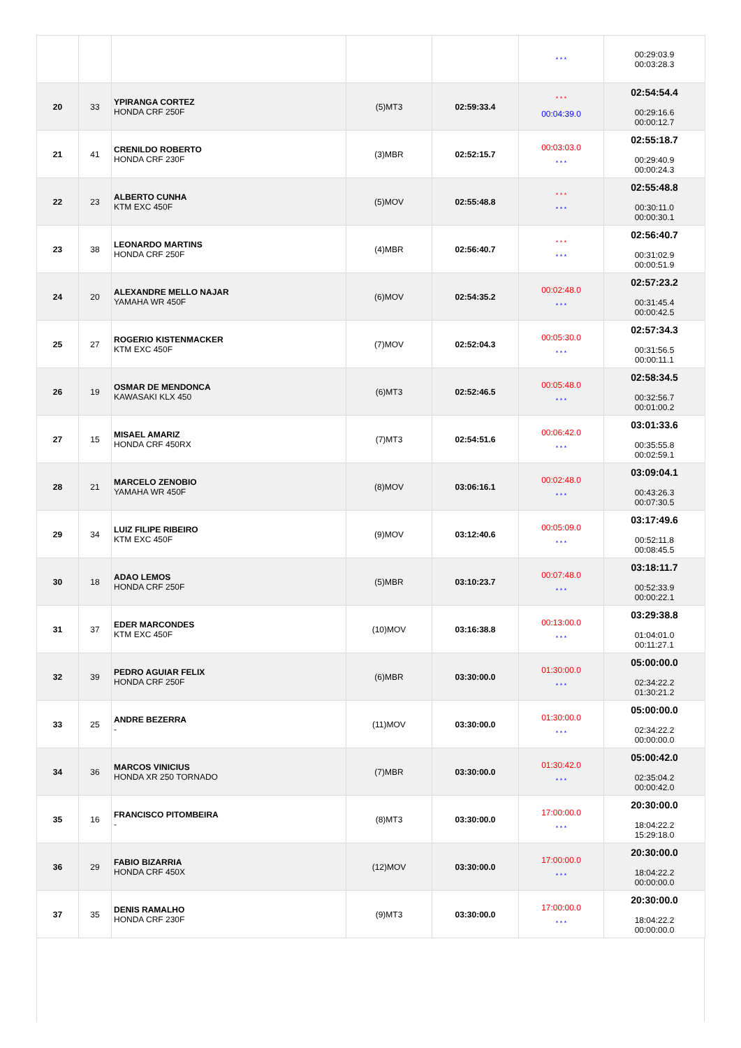| | | | | | * * * | 00:29:03.9 00:03:28.3 |
| 20 | 33 | YPIRANGA CORTEZ HONDA CRF 250F | (5)MT3 | 02:59:33.4 | * * * 00:04:39.0 | 02:54:54.4 00:29:16.6 00:00:12.7 |
| 21 | 41 | CRENILDO ROBERTO HONDA CRF 230F | (3)MBR | 02:52:15.7 | 00:03:03.0 * * * | 02:55:18.7 00:29:40.9 00:00:24.3 |
| 22 | 23 | ALBERTO CUNHA KTM EXC 450F | (5)MOV | 02:55:48.8 | * * * * * * | 02:55:48.8 00:30:11.0 00:00:30.1 |
| 23 | 38 | LEONARDO MARTINS HONDA CRF 250F | (4)MBR | 02:56:40.7 | * * * * * * | 02:56:40.7 00:31:02.9 00:00:51.9 |
| 24 | 20 | ALEXANDRE MELLO NAJAR YAMAHA WR 450F | (6)MOV | 02:54:35.2 | 00:02:48.0 * * * | 02:57:23.2 00:31:45.4 00:00:42.5 |
| 25 | 27 | ROGERIO KISTENMACKER KTM EXC 450F | (7)MOV | 02:52:04.3 | 00:05:30.0 * * * | 02:57:34.3 00:31:56.5 00:00:11.1 |
| 26 | 19 | OSMAR DE MENDONCA KAWASAKI KLX 450 | (6)MT3 | 02:52:46.5 | 00:05:48.0 * * * | 02:58:34.5 00:32:56.7 00:01:00.2 |
| 27 | 15 | MISAEL AMARIZ HONDA CRF 450RX | (7)MT3 | 02:54:51.6 | 00:06:42.0 * * * | 03:01:33.6 00:35:55.8 00:02:59.1 |
| 28 | 21 | MARCELO ZENOBIO YAMAHA WR 450F | (8)MOV | 03:06:16.1 | 00:02:48.0 * * * | 03:09:04.1 00:43:26.3 00:07:30.5 |
| 29 | 34 | LUIZ FILIPE RIBEIRO KTM EXC 450F | (9)MOV | 03:12:40.6 | 00:05:09.0 * * * | 03:17:49.6 00:52:11.8 00:08:45.5 |
| 30 | 18 | ADAO LEMOS HONDA CRF 250F | (5)MBR | 03:10:23.7 | 00:07:48.0 * * * | 03:18:11.7 00:52:33.9 00:00:22.1 |
| 31 | 37 | EDER MARCONDES KTM EXC 450F | (10)MOV | 03:16:38.8 | 00:13:00.0 * * * | 03:29:38.8 01:04:01.0 00:11:27.1 |
| 32 | 39 | PEDRO AGUIAR FELIX HONDA CRF 250F | (6)MBR | 03:30:00.0 | 01:30:00.0 * * * | 05:00:00.0 02:34:22.2 01:30:21.2 |
| 33 | 25 | ANDRE BEZERRA - | (11)MOV | 03:30:00.0 | 01:30:00.0 * * * | 05:00:00.0 02:34:22.2 00:00:00.0 |
| 34 | 36 | MARCOS VINICIUS HONDA XR 250 TORNADO | (7)MBR | 03:30:00.0 | 01:30:42.0 * * * | 05:00:42.0 02:35:04.2 00:00:42.0 |
| 35 | 16 | FRANCISCO PITOMBEIRA - | (8)MT3 | 03:30:00.0 | 17:00:00.0 * * * | 20:30:00.0 18:04:22.2 15:29:18.0 |
| 36 | 29 | FABIO BIZARRIA HONDA CRF 450X | (12)MOV | 03:30:00.0 | 17:00:00.0 * * * | 20:30:00.0 18:04:22.2 00:00:00.0 |
| 37 | 35 | DENIS RAMALHO HONDA CRF 230F | (9)MT3 | 03:30:00.0 | 17:00:00.0 * * * | 20:30:00.0 18:04:22.2 00:00:00.0 |